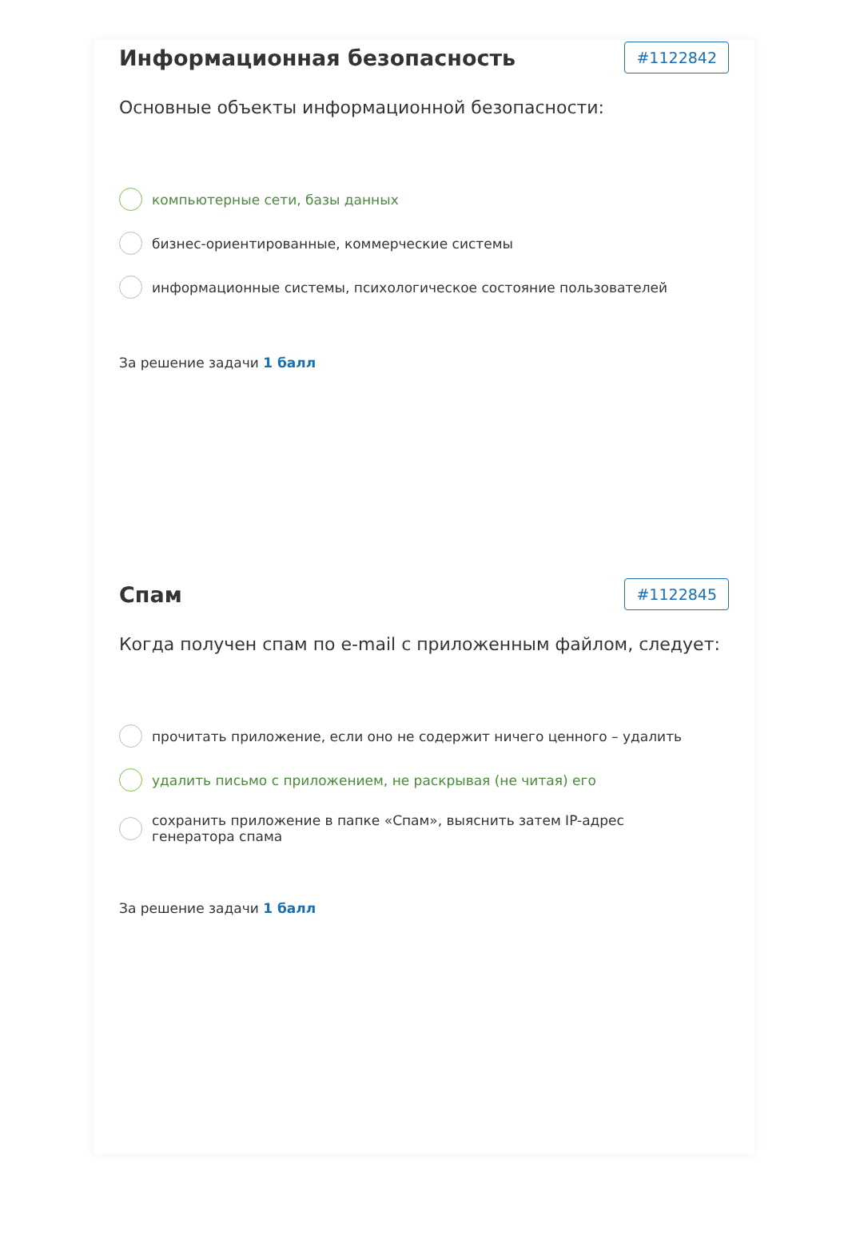Информационная безопасность
#1122842
Основные объекты информационной безопасности:
компьютерные сети, базы данных
бизнес-ориентированные, коммерческие системы
информационные системы, психологическое состояние пользователей
За решение задачи 1 балл
Спам
#1122845
Когда получен спам по e-mail с приложенным файлом, следует:
прочитать приложение, если оно не содержит ничего ценного – удалить
удалить письмо с приложением, не раскрывая (не читая) его
сохранить приложение в папке «Спам», выяснить затем IP-адрес
генератора спама
За решение задачи 1 балл